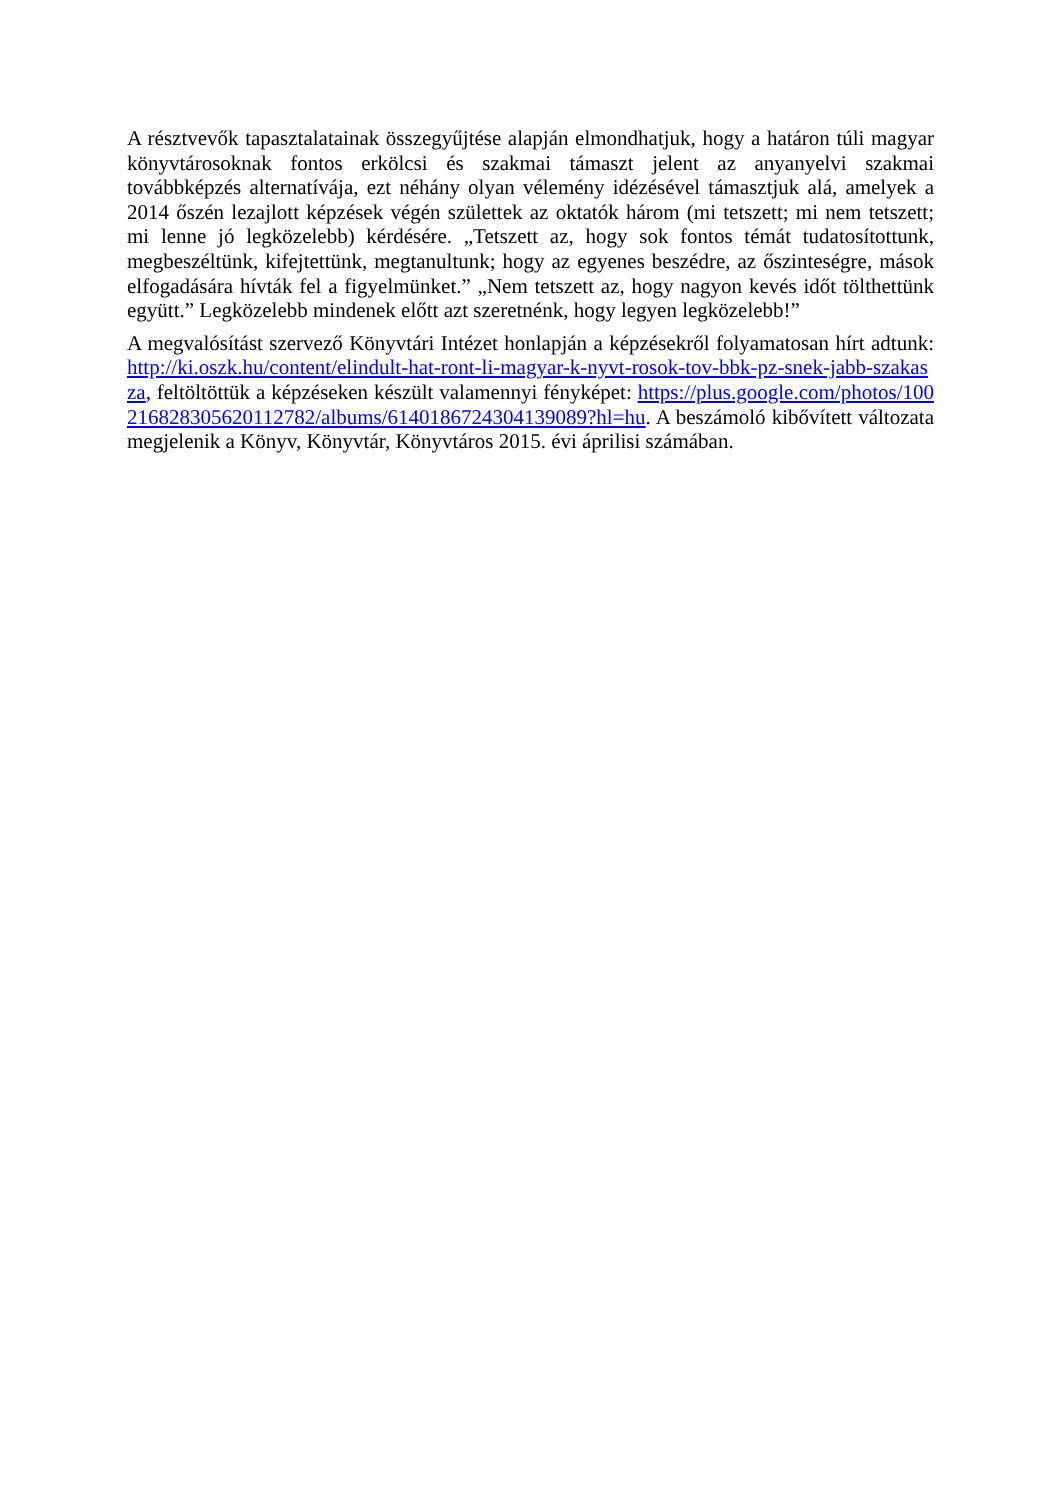A résztvevők tapasztalatainak összegyűjtése alapján elmondhatjuk, hogy a határon túli magyar könyvtárosoknak fontos erkölcsi és szakmai támaszt jelent az anyanyelvi szakmai továbbképzés alternatívája, ezt néhány olyan vélemény idézésével támasztjuk alá, amelyek a 2014 őszén lezajlott képzések végén születtek az oktatók három (mi tetszett; mi nem tetszett; mi lenne jó legközelebb) kérdésére. „Tetszett az, hogy sok fontos témát tudatosítottunk, megbeszéltünk, kifejtettünk, megtanultunk; hogy az egyenes beszédre, az őszinteségre, mások elfogadására hívták fel a figyelmünket.” „Nem tetszett az, hogy nagyon kevés időt tölthettünk együtt.” Legközelebb mindenek előtt azt szeretnénk, hogy legyen legközelebb!”
A megvalósítást szervező Könyvtári Intézet honlapján a képzésekről folyamatosan hírt adtunk: http://ki.oszk.hu/content/elindult-hat-ront-li-magyar-k-nyvt-rosok-tov-bbk-pz-snek-jabb-szakasza, feltöltöttük a képzéseken készült valamennyi fényképet: https://plus.google.com/photos/100216828305620112782/albums/6140186724304139089?hl=hu. A beszámoló kibővített változata megjelenik a Könyv, Könyvtár, Könyvtáros 2015. évi áprilisi számában.